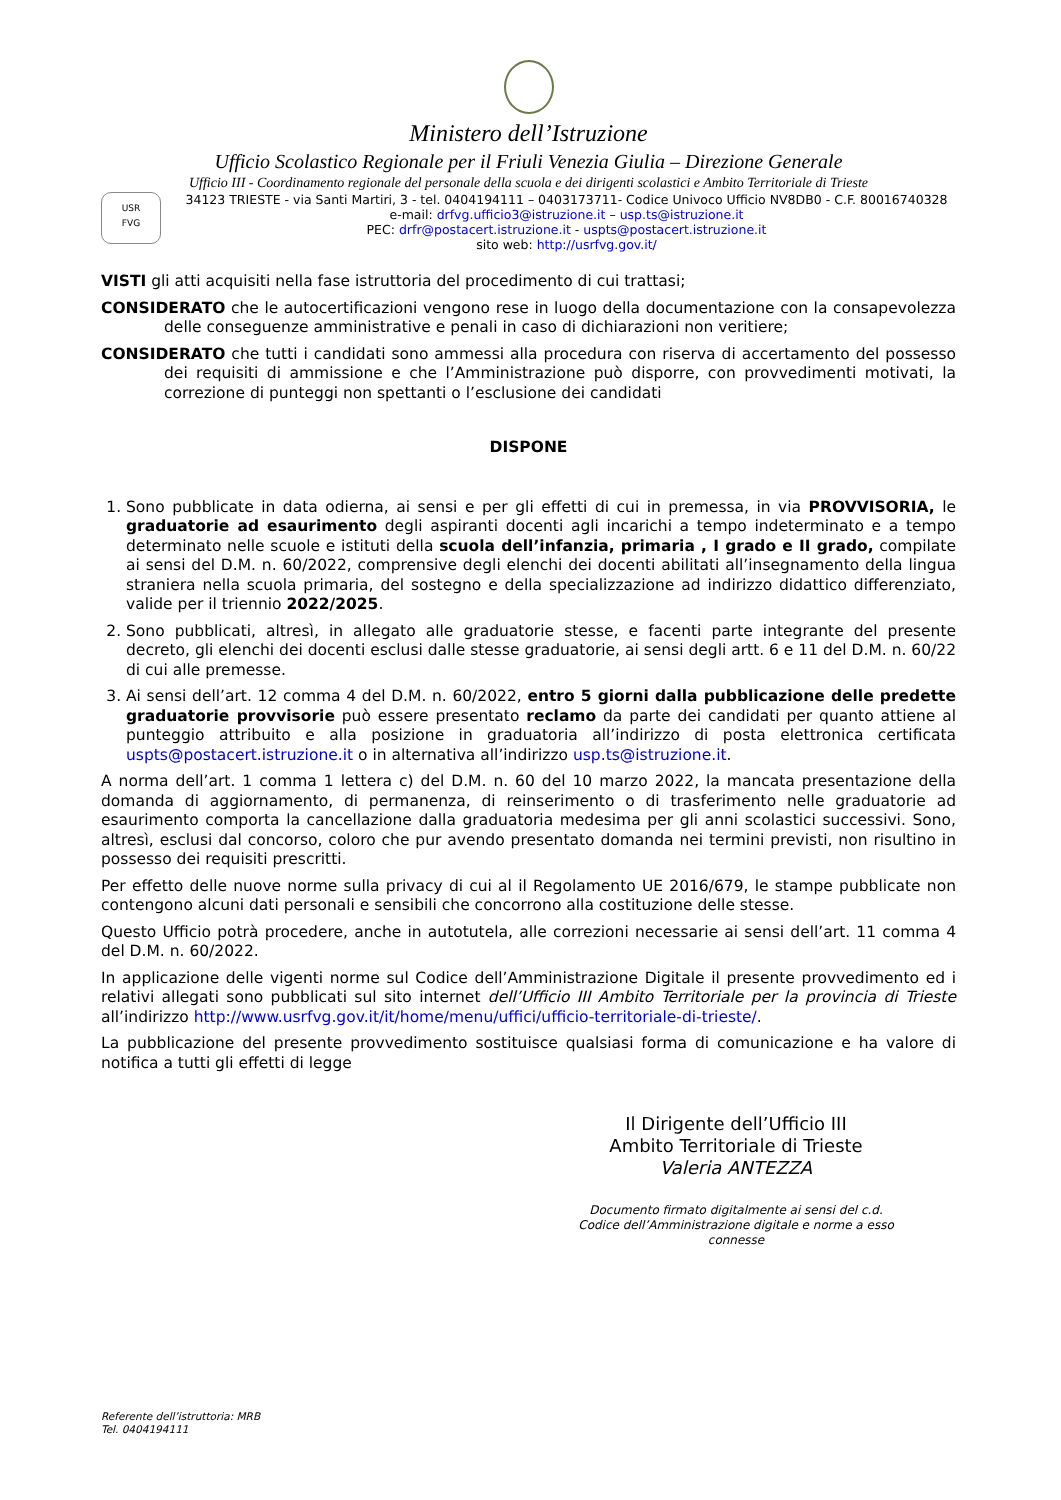Ministero dell’Istruzione
Ufficio Scolastico Regionale per il Friuli Venezia Giulia – Direzione Generale
Ufficio III - Coordinamento regionale del personale della scuola e dei dirigenti scolastici e Ambito Territoriale di Trieste
USR
FVG
34123 TRIESTE - via Santi Martiri, 3 - tel. 0404194111 – 0403173711- Codice Univoco Ufficio NV8DB0 - C.F. 80016740328
e-mail: drfvg.ufficio3@istruzione.it – usp.ts@istruzione.it
PEC: drfr@postacert.istruzione.it - uspts@postacert.istruzione.it
sito web: http://usrfvg.gov.it/
VISTI gli atti acquisiti nella fase istruttoria del procedimento di cui trattasi;
CONSIDERATO che le autocertificazioni vengono rese in luogo della documentazione con la consapevolezza delle conseguenze amministrative e penali in caso di dichiarazioni non veritiere;
CONSIDERATO che tutti i candidati sono ammessi alla procedura con riserva di accertamento del possesso dei requisiti di ammissione e che l’Amministrazione può disporre, con provvedimenti motivati, la correzione di punteggi non spettanti o l’esclusione dei candidati
DISPONE
1. Sono pubblicate in data odierna, ai sensi e per gli effetti di cui in premessa, in via PROVVISORIA, le graduatorie ad esaurimento degli aspiranti docenti agli incarichi a tempo indeterminato e a tempo determinato nelle scuole e istituti della scuola dell’infanzia, primaria , I grado e II grado, compilate ai sensi del D.M. n. 60/2022, comprensive degli elenchi dei docenti abilitati all’insegnamento della lingua straniera nella scuola primaria, del sostegno e della specializzazione ad indirizzo didattico differenziato, valide per il triennio 2022/2025.
2. Sono pubblicati, altresì, in allegato alle graduatorie stesse, e facenti parte integrante del presente decreto, gli elenchi dei docenti esclusi dalle stesse graduatorie, ai sensi degli artt. 6 e 11 del D.M. n. 60/22 di cui alle premesse.
3. Ai sensi dell’art. 12 comma 4 del D.M. n. 60/2022, entro 5 giorni dalla pubblicazione delle predette graduatorie provvisorie può essere presentato reclamo da parte dei candidati per quanto attiene al punteggio attribuito e alla posizione in graduatoria all’indirizzo di posta elettronica certificata uspts@postacert.istruzione.it o in alternativa all’indirizzo usp.ts@istruzione.it.
A norma dell’art. 1 comma 1 lettera c) del D.M. n. 60 del 10 marzo 2022, la mancata presentazione della domanda di aggiornamento, di permanenza, di reinserimento o di trasferimento nelle graduatorie ad esaurimento comporta la cancellazione dalla graduatoria medesima per gli anni scolastici successivi. Sono, altresì, esclusi dal concorso, coloro che pur avendo presentato domanda nei termini previsti, non risultino in possesso dei requisiti prescritti.
Per effetto delle nuove norme sulla privacy di cui al il Regolamento UE 2016/679, le stampe pubblicate non contengono alcuni dati personali e sensibili che concorrono alla costituzione delle stesse.
Questo Ufficio potrà procedere, anche in autotutela, alle correzioni necessarie ai sensi dell’art. 11 comma 4 del D.M. n. 60/2022.
In applicazione delle vigenti norme sul Codice dell’Amministrazione Digitale il presente provvedimento ed i relativi allegati sono pubblicati sul sito internet dell’Ufficio III Ambito Territoriale per la provincia di Trieste all’indirizzo http://www.usrfvg.gov.it/it/home/menu/uffici/ufficio-territoriale-di-trieste/.
La pubblicazione del presente provvedimento sostituisce qualsiasi forma di comunicazione e ha valore di notifica a tutti gli effetti di legge
Il Dirigente dell’Ufficio III
Ambito Territoriale di Trieste
Valeria ANTEZZA
Documento firmato digitalmente ai sensi del c.d. Codice dell’Amministrazione digitale e norme a esso connesse
Referente dell’istruttoria: MRB
Tel. 0404194111